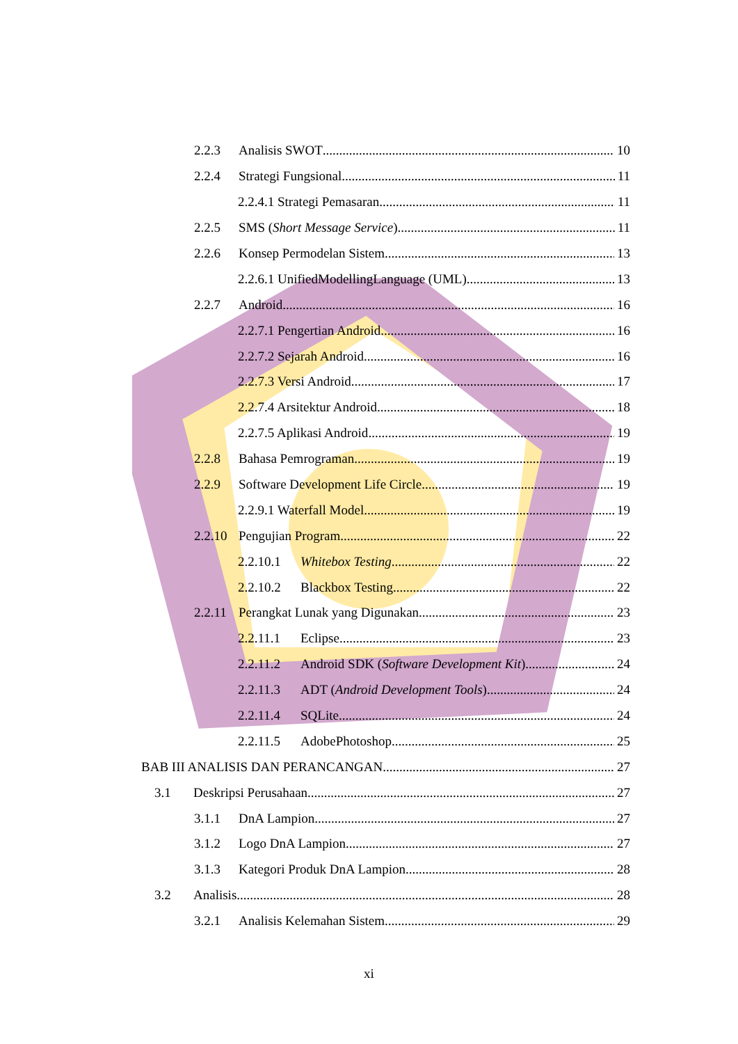2.2.3 Analisis SWOT 10
2.2.4 Strategi Fungsional 11
2.2.4.1 Strategi Pemasaran 11
2.2.5 SMS (Short Message Service) 11
2.2.6 Konsep Permodelan Sistem 13
2.2.6.1 UnifiedModellingLanguage (UML) 13
2.2.7 Android 16
2.2.7.1 Pengertian Android 16
2.2.7.2 Sejarah Android 16
2.2.7.3 Versi Android 17
2.2.7.4 Arsitektur Android 18
2.2.7.5 Aplikasi Android 19
2.2.8 Bahasa Pemrograman 19
2.2.9 Software Development Life Circle 19
2.2.9.1 Waterfall Model 19
2.2.10 Pengujian Program 22
2.2.10.1 Whitebox Testing 22
2.2.10.2 Blackbox Testing 22
2.2.11 Perangkat Lunak yang Digunakan 23
2.2.11.1 Eclipse 23
2.2.11.2 Android SDK (Software Development Kit) 24
2.2.11.3 ADT (Android Development Tools) 24
2.2.11.4 SQLite 24
2.2.11.5 AdobePhotoshop 25
BAB III ANALISIS DAN PERANCANGAN 27
3.1 Deskripsi Perusahaan 27
3.1.1 DnA Lampion 27
3.1.2 Logo DnA Lampion 27
3.1.3 Kategori Produk DnA Lampion 28
3.2 Analisis 28
3.2.1 Analisis Kelemahan Sistem 29
xi